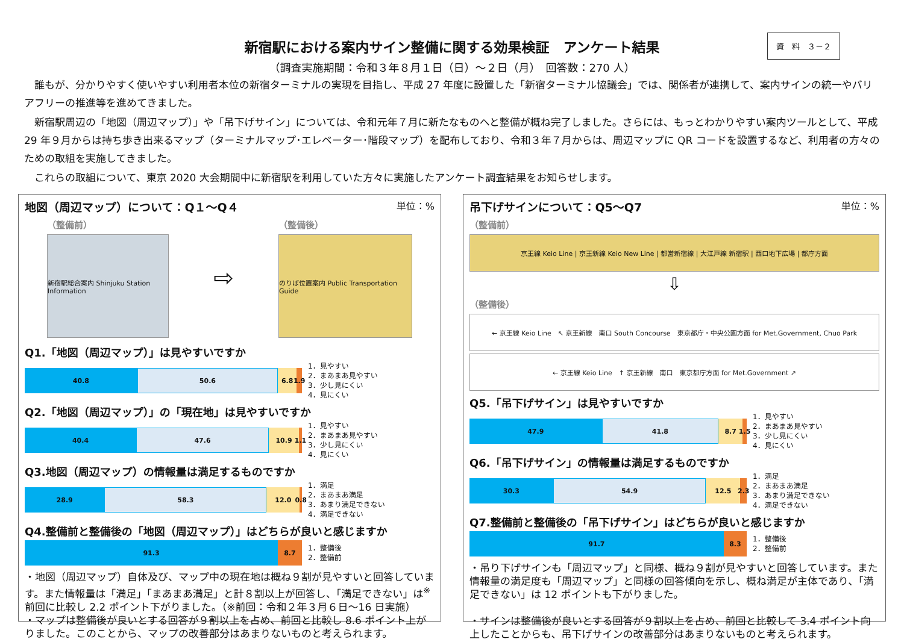新宿駅における案内サイン整備に関する効果検証　アンケート結果
資　料　３－２
（調査実施期間：令和３年８月１日（日）～２日（月）　回答数：270 人）
誰もが、分かりやすく使いやすい利用者本位の新宿ターミナルの実現を目指し、平成 27 年度に設置した「新宿ターミナル協議会」では、関係者が連携して、案内サインの統一やバリアフリーの推進等を進めてきました。
新宿駅周辺の「地図（周辺マップ）」や「吊下げサイン」については、令和元年７月に新たなものへと整備が概ね完了しました。さらには、もっとわかりやすい案内ツールとして、平成 29 年９月からは持ち歩き出来るマップ（ターミナルマップ･エレベーター･階段マップ）を配布しており、令和３年７月からは、周辺マップに QR コードを設置するなど、利用者の方々のための取組を実施してきました。
これらの取組について、東京 2020 大会期間中に新宿駅を利用していた方々に実施したアンケート調査結果をお知らせします。
地図（周辺マップ）について：Q１～Q４ 単位：%
（整備前）
新宿駅総合案内 Shinjuku Station Information
⇨
（整備後）
のりば位置案内 Public Transportation Guide
Q1.「地図（周辺マップ）」は見やすいですか
40.8 50.6 6.8 1.9
1．見やすい
2．まあまあ見やすい
3．少し見にくい
4．見にくい
Q2.「地図（周辺マップ）」の「現在地」は見やすいですか
40.4 47.6 10.9 1.1
1．見やすい
2．まあまあ見やすい
3．少し見にくい
4．見にくい
Q3.地図（周辺マップ）の情報量は満足するものですか
28.9 58.3 12.0 0.8
1．満足
2．まあまあ満足
3．あまり満足できない
4．満足できない
Q4.整備前と整備後の「地図（周辺マップ）」はどちらが良いと感じますか
91.3 8.7
1．整備後
2．整備前
・地図（周辺マップ）自体及び、マップ中の現在地は概ね９割が見やすいと回答しています。また情報量は「満足」「まあまあ満足」と計８割以上が回答し、「満足できない」は<sup>※</sup>前回に比較し 2.2 ポイント下がりました。（※前回：令和２年３月６日～16 日実施）
・マップは整備後が良いとする回答が９割以上を占め、前回と比較し 8.6 ポイント上がりました。このことから、マップの改善部分はあまりないものと考えられます。
吊下げサインについて：Q5～Q7 単位：%
（整備前）
京王線 Keio Line | 京王新線 Keio New Line | 都営新宿線 | 大江戸線 新宿駅 | 西口地下広場 | 都庁方面
⇩
（整備後）
← 京王線 Keio Line　↖ 京王新線　南口 South Concourse　東京都庁・中央公園方面 for Met.Government, Chuo Park
← 京王線 Keio Line　↑ 京王新線　南口　東京都庁方面 for Met.Government ↗
Q5.「吊下げサイン」は見やすいですか
47.9 41.8 8.7 1.5
1．見やすい
2．まあまあ見やすい
3．少し見にくい
4．見にくい
Q6.「吊下げサイン」の情報量は満足するものですか
30.3 54.9 12.5 2.3
1．満足
2．まあまあ満足
3．あまり満足できない
4．満足できない
Q7.整備前と整備後の「吊下げサイン」はどちらが良いと感じますか
91.7 8.3
1．整備後
2．整備前
・吊り下げサインも「周辺マップ」と同様、概ね９割が見やすいと回答しています。また情報量の満足度も「周辺マップ」と同様の回答傾向を示し、概ね満足が主体であり、「満足できない」は 12 ポイントも下がりました。
・サインは整備後が良いとする回答が９割以上を占め、前回と比較して 3.4 ポイント向上したことからも、吊下げサインの改善部分はあまりないものと考えられます。